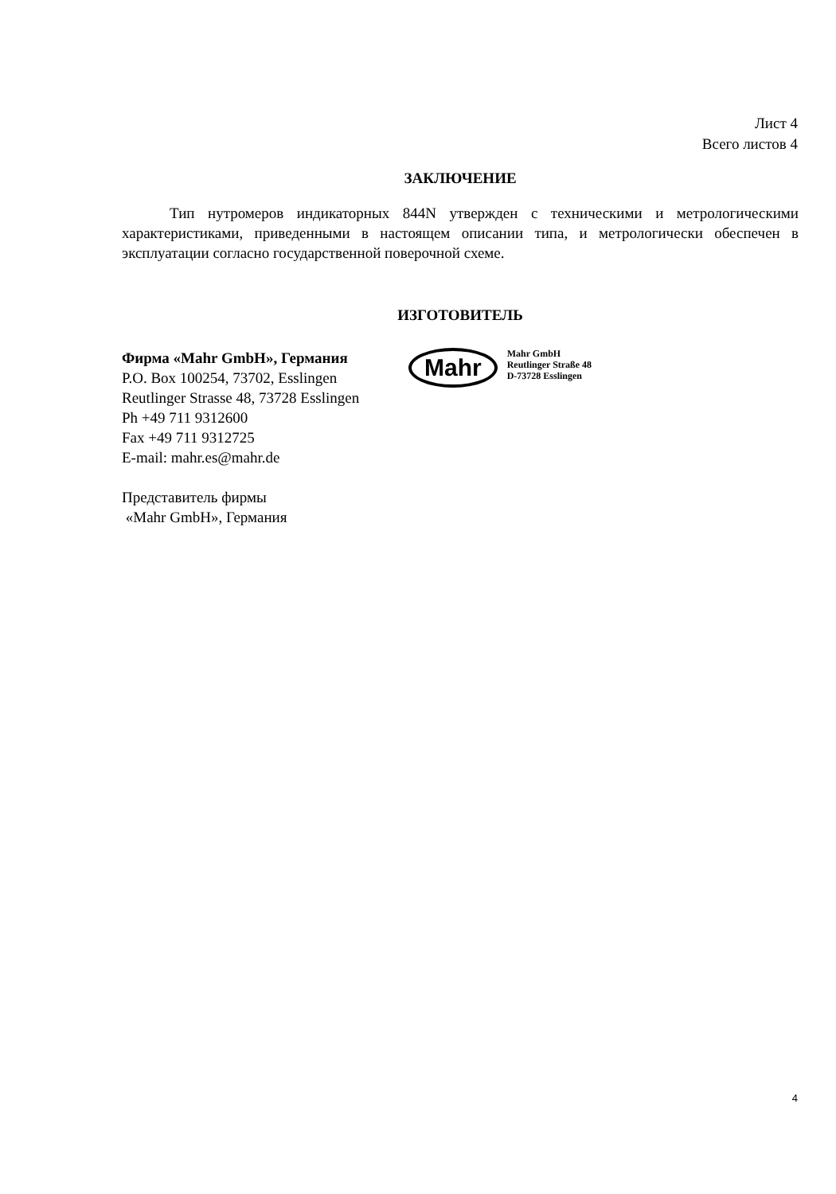Лист 4
Всего листов 4
ЗАКЛЮЧЕНИЕ
Тип нутромеров индикаторных 844N утвержден с техническими и метрологическими характеристиками, приведенными в настоящем описании типа, и метрологически обеспечен в эксплуатации согласно государственной поверочной схеме.
ИЗГОТОВИТЕЛЬ
Фирма «Mahr GmbH», Германия
P.O. Box 100254, 73702, Esslingen
Reutlinger Strasse 48, 73728 Esslingen
Ph +49 711 9312600
Fax +49 711 9312725
E-mail: mahr.es@mahr.de
Представитель фирмы
«Mahr GmbH», Германия
Mahr
Mahr GmbH
Reutlinger Straße 48
D-73728 Esslingen
4